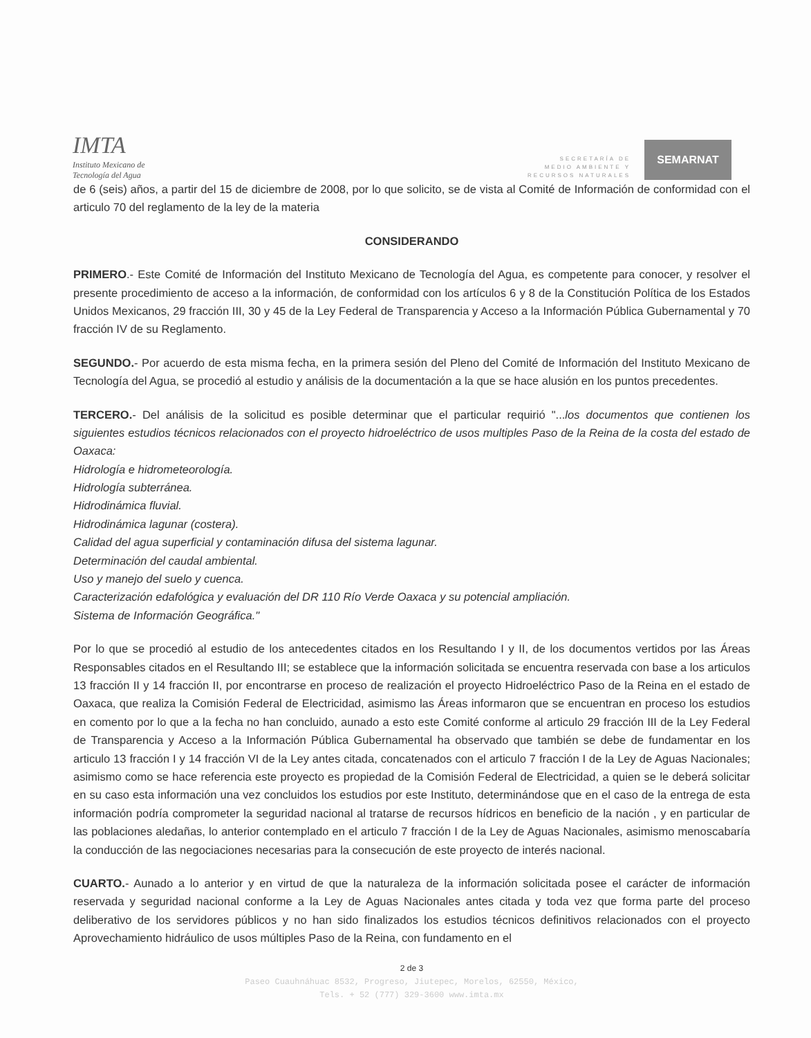IMTA
Instituto Mexicano de
Tecnología del Agua
SECRETARÍA DE
MEDIO AMBIENTE Y
RECURSOS NATURALES
SEMARNAT
de 6 (seis) años, a partir del 15 de diciembre de 2008, por lo que solicito, se de vista al Comité de Información de conformidad con el articulo 70 del reglamento de la ley de la materia
CONSIDERANDO
PRIMERO.- Este Comité de Información del Instituto Mexicano de Tecnología del Agua, es competente para conocer, y resolver el presente procedimiento de acceso a la información, de conformidad con los artículos 6 y 8 de la Constitución Política de los Estados Unidos Mexicanos, 29 fracción III, 30 y 45 de la Ley Federal de Transparencia y Acceso a la Información Pública Gubernamental y 70 fracción IV de su Reglamento.
SEGUNDO.- Por acuerdo de esta misma fecha, en la primera sesión del Pleno del Comité de Información del Instituto Mexicano de Tecnología del Agua, se procedió al estudio y análisis de la documentación a la que se hace alusión en los puntos precedentes.
TERCERO.- Del análisis de la solicitud es posible determinar que el particular requirió "...los documentos que contienen los siguientes estudios técnicos relacionados con el proyecto hidroeléctrico de usos multiples Paso de la Reina de la costa del estado de Oaxaca:
Hidrología e hidrometeorología.
Hidrología subterránea.
Hidrodinámica fluvial.
Hidrodinámica lagunar (costera).
Calidad del agua superficial y contaminación difusa del sistema lagunar.
Determinación del caudal ambiental.
Uso y manejo del suelo y cuenca.
Caracterización edafológica y evaluación del DR 110 Río Verde Oaxaca y su potencial ampliación.
Sistema de Información Geográfica."
Por lo que se procedió al estudio de los antecedentes citados en los Resultando I y II, de los documentos vertidos por las Áreas Responsables citados en el Resultando III; se establece que la información solicitada se encuentra reservada con base a los articulos 13 fracción II y 14 fracción II, por encontrarse en proceso de realización el proyecto Hidroeléctrico Paso de la Reina en el estado de Oaxaca, que realiza la Comisión Federal de Electricidad, asimismo las Áreas informaron que se encuentran en proceso los estudios en comento por lo que a la fecha no han concluido, aunado a esto este Comité conforme al articulo 29 fracción III de la Ley Federal de Transparencia y Acceso a la Información Pública Gubernamental ha observado que también se debe de fundamentar en los articulo 13 fracción I y 14 fracción VI de la Ley antes citada, concatenados con el articulo 7 fracción I de la Ley de Aguas Nacionales; asimismo como se hace referencia este proyecto es propiedad de la Comisión Federal de Electricidad, a quien se le deberá solicitar en su caso esta información una vez concluidos los estudios por este Instituto, determinándose que en el caso de la entrega de esta información podría comprometer la seguridad nacional al tratarse de recursos hídricos en beneficio de la nación , y en particular de las poblaciones aledañas, lo anterior contemplado en el articulo 7 fracción I de la Ley de Aguas Nacionales, asimismo menoscabaría la conducción de las negociaciones necesarias para la consecución de este proyecto de interés nacional.
CUARTO.- Aunado a lo anterior y en virtud de que la naturaleza de la información solicitada posee el carácter de información reservada y seguridad nacional conforme a la Ley de Aguas Nacionales antes citada y toda vez que forma parte del proceso deliberativo de los servidores públicos y no han sido finalizados los estudios técnicos definitivos relacionados con el proyecto Aprovechamiento hidráulico de usos múltiples Paso de la Reina, con fundamento en el
2 de 3
Paseo Cuauhnáhuac 8532, Progreso, Jiutepec, Morelos, 62550, México,
Tels. + 52 (777) 329-3600 www.imta.mx